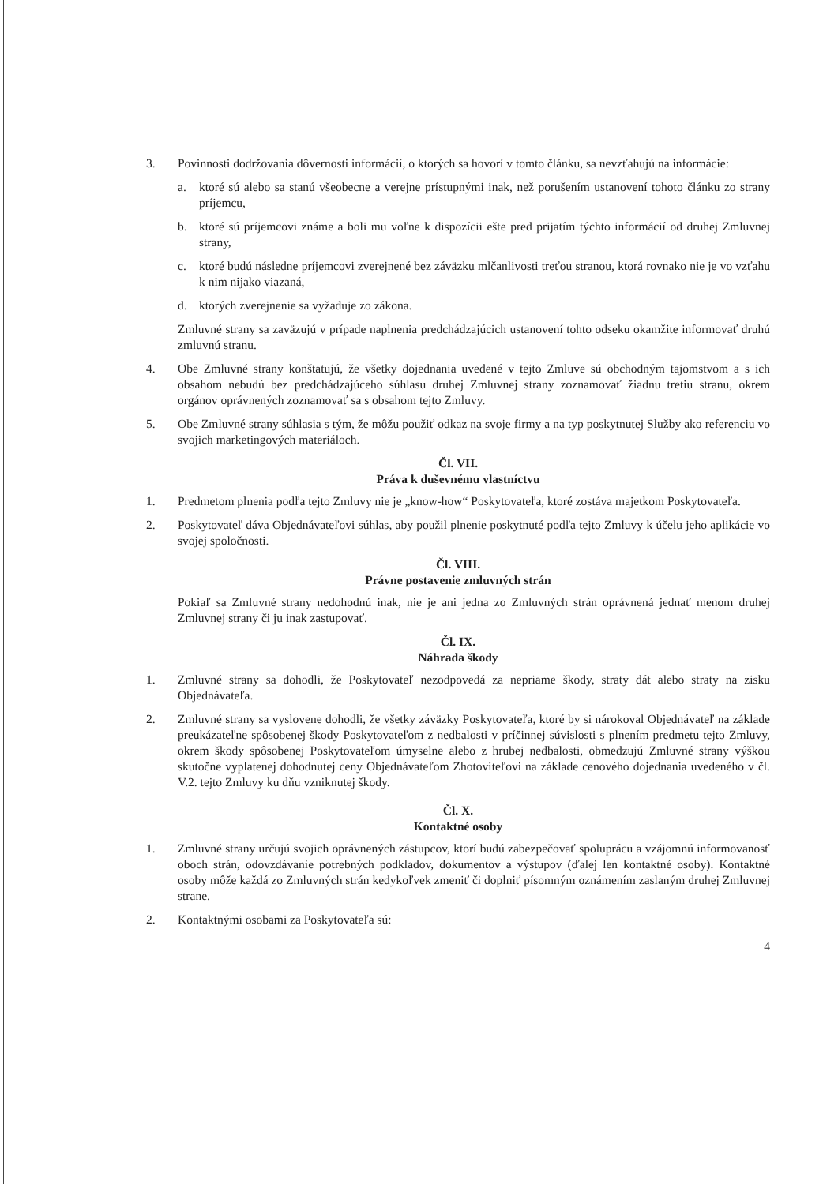3. Povinnosti dodržovania dôvernosti informácií, o ktorých sa hovorí v tomto článku, sa nevzťahujú na informácie:
a. ktoré sú alebo sa stanú všeobecne a verejne prístupnými inak, než porušením ustanovení tohoto článku zo strany príjemcu,
b. ktoré sú príjemcovi známe a boli mu voľne k dispozícii ešte pred prijatím týchto informácií od druhej Zmluvnej strany,
c. ktoré budú následne príjemcovi zverejnené bez záväzku mlčanlivosti treťou stranou, ktorá rovnako nie je vo vzťahu k nim nijako viazaná,
d. ktorých zverejnenie sa vyžaduje zo zákona.
Zmluvné strany sa zaväzujú v prípade naplnenia predchádzajúcich ustanovení tohto odseku okamžite informovať druhú zmluvnú stranu.
4. Obe Zmluvné strany konštatujú, že všetky dojednania uvedené v tejto Zmluve sú obchodným tajomstvom a s ich obsahom nebudú bez predchádzajúceho súhlasu druhej Zmluvnej strany zoznamovať žiadnu tretiu stranu, okrem orgánov oprávnených zoznamovať sa s obsahom tejto Zmluvy.
5. Obe Zmluvné strany súhlasia s tým, že môžu použiť odkaz na svoje firmy a na typ poskytnutej Služby ako referenciu vo svojich marketingových materiáloch.
Čl. VII.
Práva k duševnému vlastníctvu
1. Predmetom plnenia podľa tejto Zmluvy nie je „know-how“ Poskytovateľa, ktoré zostáva majetkom Poskytovateľa.
2. Poskytovateľ dáva Objednávateľovi súhlas, aby použil plnenie poskytnuté podľa tejto Zmluvy k účelu jeho aplikácie vo svojej spoločnosti.
Čl. VIII.
Právne postavenie zmluvných strán
Pokiaľ sa Zmluvné strany nedohodnú inak, nie je ani jedna zo Zmluvných strán oprávnená jednať menom druhej Zmluvnej strany či ju inak zastupovať.
Čl. IX.
Náhrada škody
1. Zmluvné strany sa dohodli, že Poskytovateľ nezodpovedá za nepriame škody, straty dát alebo straty na zisku Objednávateľa.
2. Zmluvné strany sa vyslovene dohodli, že všetky záväzky Poskytovateľa, ktoré by si nárokoval Objednávateľ na základe preukázateľne spôsobenej škody Poskytovateľom z nedbalosti v príčinnej súvislosti s plnením predmetu tejto Zmluvy, okrem škody spôsobenej Poskytovateľom úmyselne alebo z hrubej nedbalosti, obmedzujú Zmluvné strany výškou skutočne vyplatenej dohodnutej ceny Objednávateľom Zhotoviteľovi na základe cenového dojednania uvedeného v čl. V.2. tejto Zmluvy ku dňu vzniknutej škody.
Čl. X.
Kontaktné osoby
1. Zmluvné strany určujú svojich oprávnených zástupcov, ktorí budú zabezpečovať spoluprácu a vzájomnú informovanosť oboch strán, odovzdávanie potrebných podkladov, dokumentov a výstupov (ďalej len kontaktné osoby). Kontaktné osoby môže každá zo Zmluvných strán kedykoľvek zmeniť či doplniť písomným oznámením zaslaným druhej Zmluvnej strane.
2. Kontaktnými osobami za Poskytovateľa sú:
4